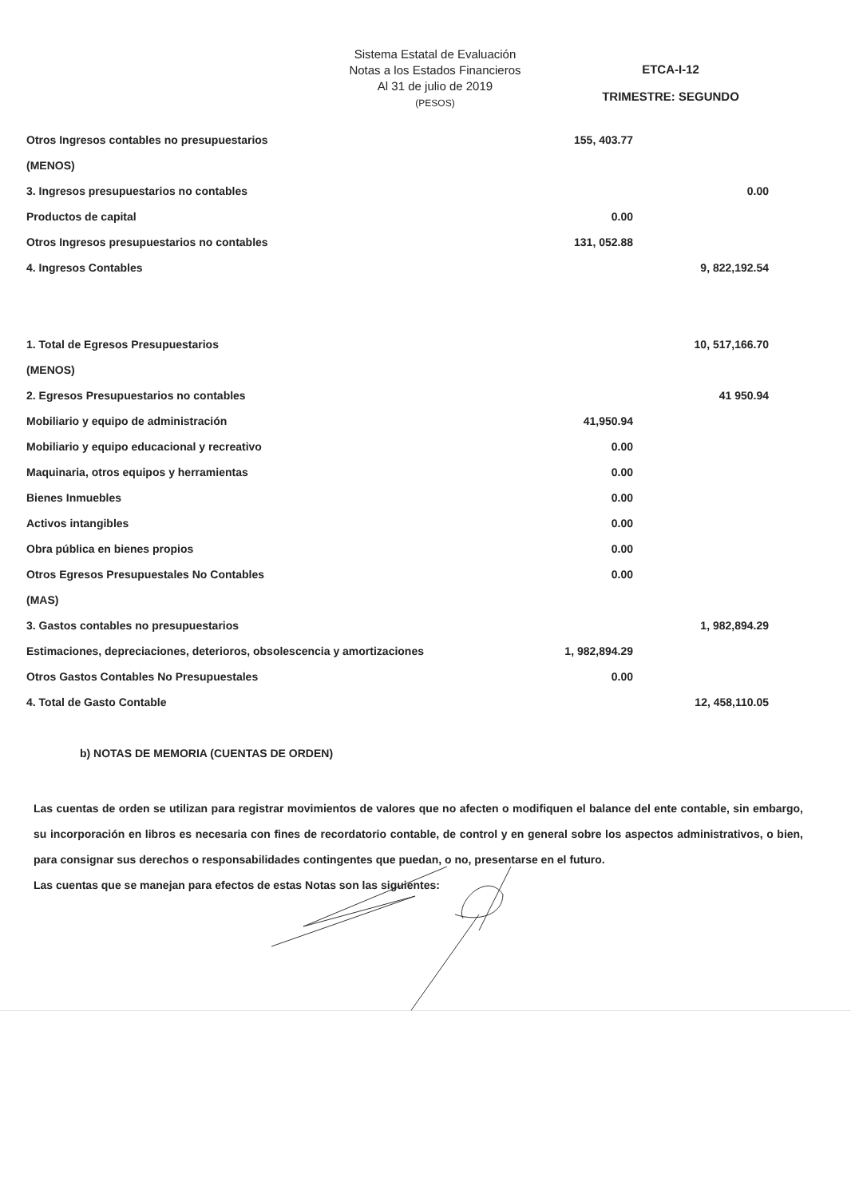Sistema Estatal de Evaluación
Notas a los Estados Financieros
Al 31 de julio de 2019
(PESOS)
ETCA-I-12
TRIMESTRE: SEGUNDO
| Otros Ingresos contables no presupuestarios | 155, 403.77 | |
| (MENOS) | | |
| 3. Ingresos presupuestarios no contables | | 0.00 |
| Productos de capital | 0.00 | |
| Otros Ingresos presupuestarios no contables | 131, 052.88 | |
| 4. Ingresos Contables | | 9, 822,192.54 |
| 1. Total de Egresos Presupuestarios | | 10, 517,166.70 |
| (MENOS) | | |
| 2. Egresos Presupuestarios no contables | | 41 950.94 |
| Mobiliario y equipo de administración | 41,950.94 | |
| Mobiliario y equipo educacional y recreativo | 0.00 | |
| Maquinaria, otros equipos y herramientas | 0.00 | |
| Bienes Inmuebles | 0.00 | |
| Activos intangibles | 0.00 | |
| Obra pública en bienes propios | 0.00 | |
| Otros Egresos Presupuestales No Contables | 0.00 | |
| (MAS) | | |
| 3. Gastos contables no presupuestarios | | 1, 982,894.29 |
| Estimaciones, depreciaciones, deterioros, obsolescencia y amortizaciones | 1, 982,894.29 | |
| Otros Gastos Contables No Presupuestales | 0.00 | |
| 4. Total de Gasto Contable | | 12, 458,110.05 |
b) NOTAS DE MEMORIA (CUENTAS DE ORDEN)
Las cuentas de orden se utilizan para registrar movimientos de valores que no afecten o modifiquen el balance del ente contable, sin embargo, su incorporación en libros es necesaria con fines de recordatorio contable, de control y en general sobre los aspectos administrativos, o bien, para consignar sus derechos o responsabilidades contingentes que puedan, o no, presentarse en el futuro.
Las cuentas que se manejan para efectos de estas Notas son las siguientes: